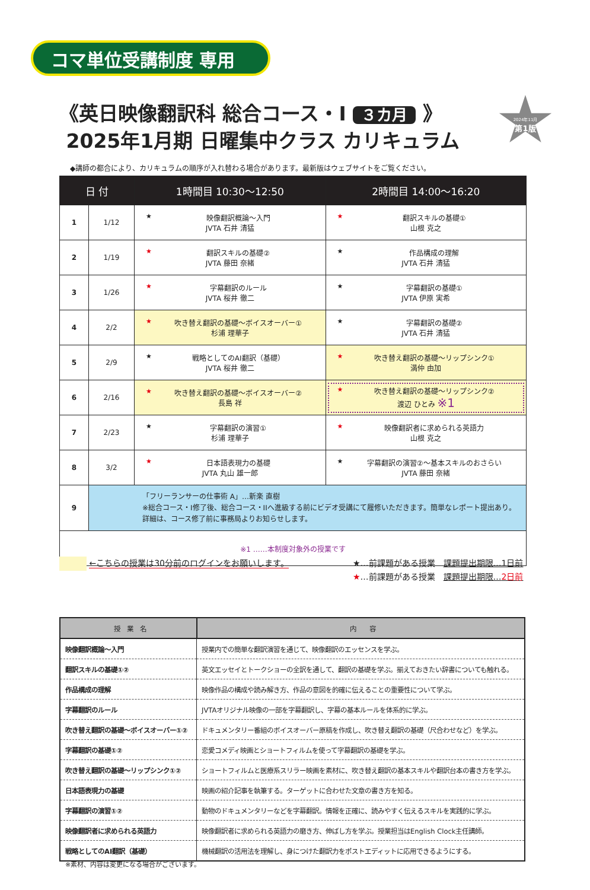コマ単位受講制度 専用
《英日映像翻訳科 総合コース・I ３カ月 》
2025年1月期 日曜集中クラス カリキュラム
2024年11月
第1版
◆講師の都合により、カリキュラムの順序が入れ替わる場合があります。最新版はウェブサイトをご覧ください。
| 日 付 | | 1時間目 10:30〜12:50 | 2時間目 14:00〜16:20 |
| --- | --- | --- | --- |
| 1 | 1/12 | ★ 映像翻訳概論〜入門 JVTA 石井 清猛 | ★ 翻訳スキルの基礎① 山根 克之 |
| 2 | 1/19 | ★ 翻訳スキルの基礎② JVTA 藤田 奈緒 | ★ 作品構成の理解 JVTA 石井 清猛 |
| 3 | 1/26 | ★ 字幕翻訳のルール JVTA 桜井 徹二 | ★ 字幕翻訳の基礎① JVTA 伊原 実希 |
| 4 | 2/2 | ★ 吹き替え翻訳の基礎〜ボイスオーバー① 杉浦 理華子 | ★ 字幕翻訳の基礎② JVTA 石井 清猛 |
| 5 | 2/9 | ★ 戦略としてのAI翻訳（基礎） JVTA 桜井 徹二 | ★ 吹き替え翻訳の基礎〜リップシンク① 満仲 由加 |
| 6 | 2/16 | ★ 吹き替え翻訳の基礎〜ボイスオーバー② 長島 祥 | ★ 吹き替え翻訳の基礎〜リップシンク② 渡辺 ひとみ ※1 |
| 7 | 2/23 | ★ 字幕翻訳の演習① 杉浦 理華子 | ★ 映像翻訳者に求められる英語力 山根 克之 |
| 8 | 3/2 | ★ 日本語表現力の基礎 JVTA 丸山 雄一郎 | ★ 字幕翻訳の演習②〜基本スキルのおさらい JVTA 藤田 奈緒 |
| 9 | 「フリーランサーの仕事術 A」…新楽 直樹 ※総合コース・I修了後、総合コース・IIへ進級する前にビデオ受講にて履修いただきます。簡単なレポート提出あり。 詳細は、コース修了前に事務局よりお知らせします。 | | |
| ※1 ……本制度対象外の授業です | | | |
←こちらの授業は30分前のログインをお願いします。
★…前課題がある授業　課題提出期限…1日前
★…前課題がある授業　課題提出期限…2日前
| 授 業 名 | 内 容 |
| --- | --- |
| 映像翻訳概論〜入門 | 授業内での簡単な翻訳演習を通じて、映像翻訳のエッセンスを学ぶ。 |
| 翻訳スキルの基礎①② | 英文エッセイとトークショーの全訳を通して、翻訳の基礎を学ぶ。揃えておきたい辞書についても触れる。 |
| 作品構成の理解 | 映像作品の構成や読み解き方、作品の意図を的確に伝えることの重要性について学ぶ。 |
| 字幕翻訳のルール | JVTAオリジナル映像の一部を字幕翻訳し、字幕の基本ルールを体系的に学ぶ。 |
| 吹き替え翻訳の基礎〜ボイスオーバー①② | ドキュメンタリー番組のボイスオーバー原稿を作成し、吹き替え翻訳の基礎（尺合わせなど）を学ぶ。 |
| 字幕翻訳の基礎①② | 恋愛コメディ映画とショートフィルムを使って字幕翻訳の基礎を学ぶ。 |
| 吹き替え翻訳の基礎〜リップシンク①② | ショートフィルムと医療系スリラー映画を素材に、吹き替え翻訳の基本スキルや翻訳台本の書き方を学ぶ。 |
| 日本語表現力の基礎 | 映画の紹介記事を執筆する。ターゲットに合わせた文章の書き方を知る。 |
| 字幕翻訳の演習①② | 動物のドキュメンタリーなどを字幕翻訳。情報を正確に、読みやすく伝えるスキルを実践的に学ぶ。 |
| 映像翻訳者に求められる英語力 | 映像翻訳者に求められる英語力の磨き方、伸ばし方を学ぶ。授業担当はEnglish Clock主任講師。 |
| 戦略としてのAI翻訳（基礎） | 機械翻訳の活用法を理解し、身につけた翻訳力をポストエディットに応用できるようにする。 |
※素材、内容は変更になる場合がございます。